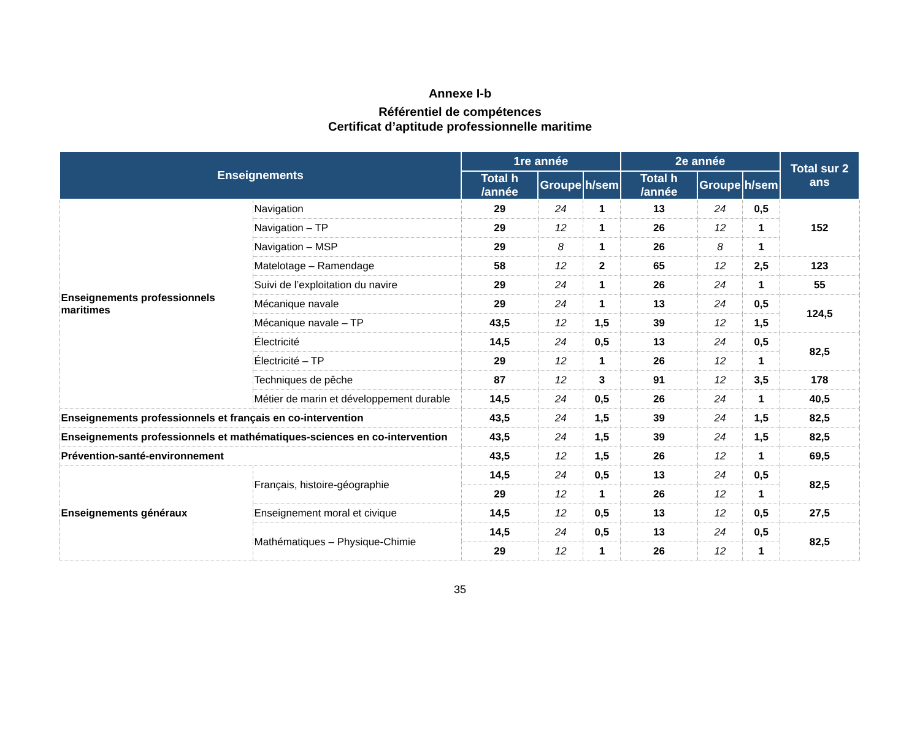Annexe I-b
Référentiel de compétences
Certificat d’aptitude professionnelle maritime
| Enseignements | | 1re année | | | 2e année | | | Total sur 2 ans |
| --- | --- | --- | --- | --- | --- | --- | --- | --- |
| | | Total h /année | Groupe | h/sem | Total h /année | Groupe | h/sem | |
| Enseignements professionnels maritimes | Navigation | 29 | 24 | 1 | 13 | 24 | 0,5 | 152 |
| | Navigation – TP | 29 | 12 | 1 | 26 | 12 | 1 | |
| | Navigation – MSP | 29 | 8 | 1 | 26 | 8 | 1 | |
| | Matelotage – Ramendage | 58 | 12 | 2 | 65 | 12 | 2,5 | 123 |
| | Suivi de l’exploitation du navire | 29 | 24 | 1 | 26 | 24 | 1 | 55 |
| | Mécanique navale | 29 | 24 | 1 | 13 | 24 | 0,5 | 124,5 |
| | Mécanique navale – TP | 43,5 | 12 | 1,5 | 39 | 12 | 1,5 | |
| | Électricité | 14,5 | 24 | 0,5 | 13 | 24 | 0,5 | 82,5 |
| | Électricité – TP | 29 | 12 | 1 | 26 | 12 | 1 | |
| | Techniques de pêche | 87 | 12 | 3 | 91 | 12 | 3,5 | 178 |
| | Métier de marin et développement durable | 14,5 | 24 | 0,5 | 26 | 24 | 1 | 40,5 |
| Enseignements professionnels et français en co-intervention | | 43,5 | 24 | 1,5 | 39 | 24 | 1,5 | 82,5 |
| Enseignements professionnels et mathématiques-sciences en co-intervention | | 43,5 | 24 | 1,5 | 39 | 24 | 1,5 | 82,5 |
| Prévention-santé-environnement | | 43,5 | 12 | 1,5 | 26 | 12 | 1 | 69,5 |
| Enseignements généraux | Français, histoire-géographie | 14,5 | 24 | 0,5 | 13 | 24 | 0,5 | 82,5 |
| | | 29 | 12 | 1 | 26 | 12 | 1 | |
| | Enseignement moral et civique | 14,5 | 12 | 0,5 | 13 | 12 | 0,5 | 27,5 |
| | Mathématiques – Physique-Chimie | 14,5 | 24 | 0,5 | 13 | 24 | 0,5 | 82,5 |
| | | 29 | 12 | 1 | 26 | 12 | 1 | |
35